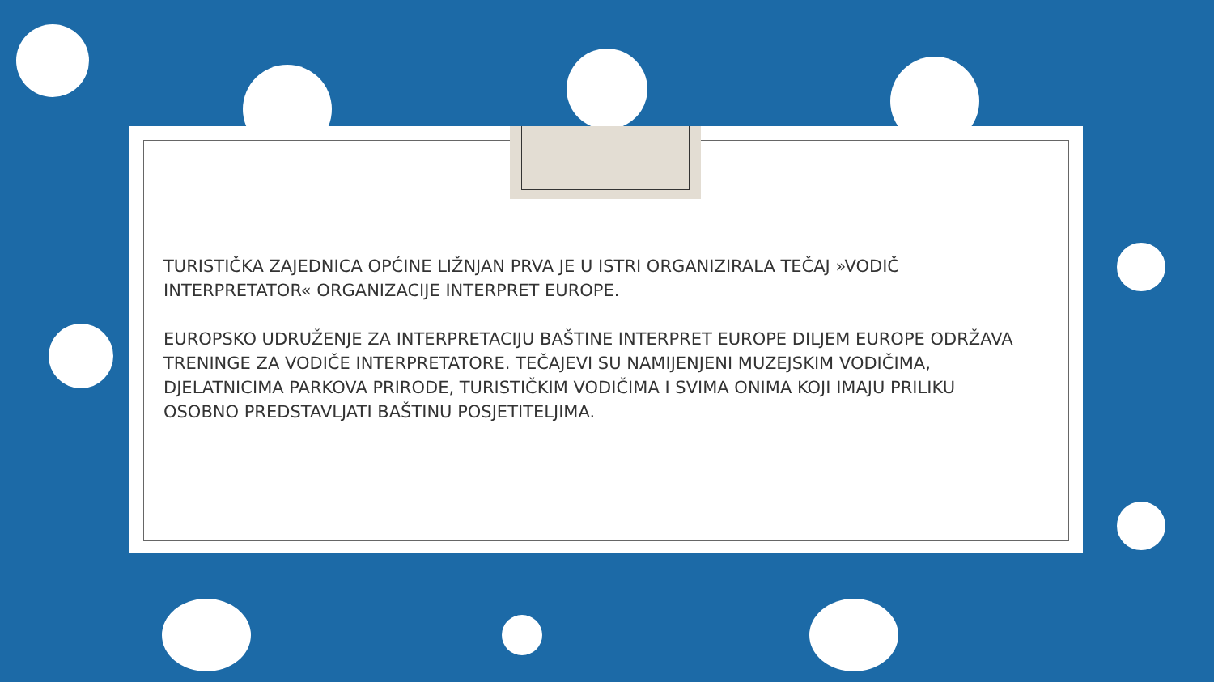TURISTIČKA ZAJEDNICA OPĆINE LIŽNJAN PRVA JE U ISTRI ORGANIZIRALA TEČAJ »VODIČ INTERPRETATOR« ORGANIZACIJE INTERPRET EUROPE.
EUROPSKO UDRUŽENJE ZA INTERPRETACIJU BAŠTINE INTERPRET EUROPE DILJEM EUROPE ODRŽAVA TRENINGE ZA VODIČE INTERPRETATORE. TEČAJEVI SU NAMIJENJENI MUZEJSKIM VODIČIMA, DJELATNICIMA PARKOVA PRIRODE, TURISTIČKIM VODIČIMA I SVIMA ONIMA KOJI IMAJU PRILIKU OSOBNO PREDSTAVLJATI BAŠTINU POSJETITELJIMA.